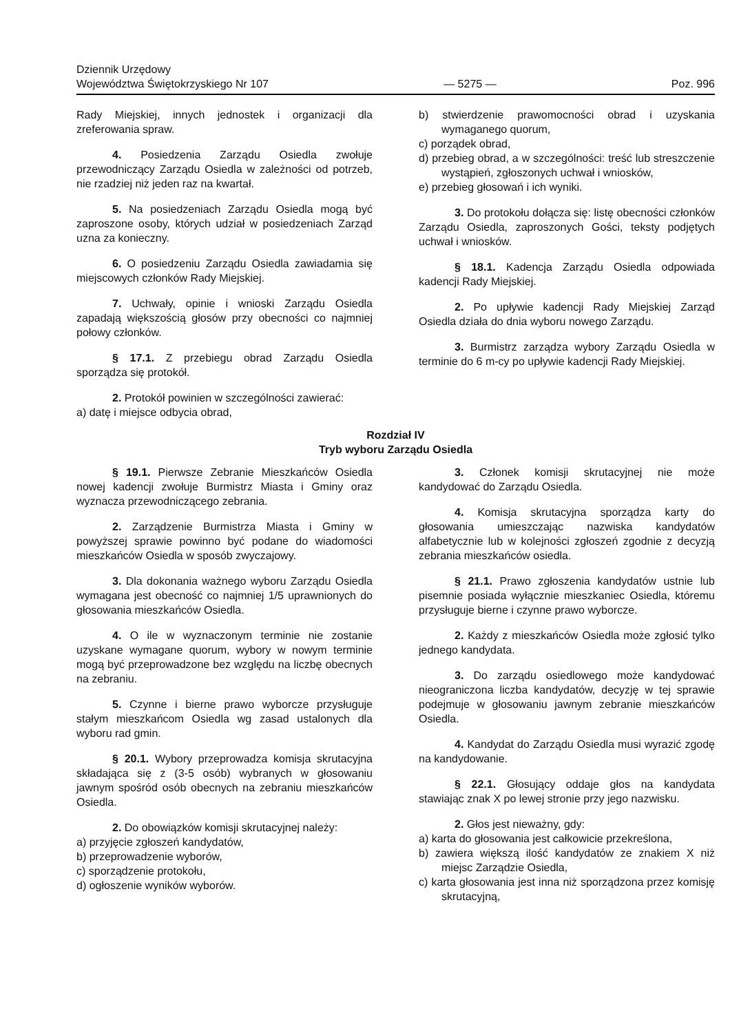Dziennik Urzędowy
Województwa Świętokrzyskiego Nr 107
— 5275 —
Poz. 996
Rady Miejskiej, innych jednostek i organizacji dla zreferowania spraw.
4. Posiedzenia Zarządu Osiedla zwołuje przewodniczący Zarządu Osiedla w zależności od potrzeb, nie rzadziej niż jeden raz na kwartał.
5. Na posiedzeniach Zarządu Osiedla mogą być zaproszone osoby, których udział w posiedzeniach Zarząd uzna za konieczny.
6. O posiedzeniu Zarządu Osiedla zawiadamia się miejscowych członków Rady Miejskiej.
7. Uchwały, opinie i wnioski Zarządu Osiedla zapadają większością głosów przy obecności co najmniej połowy członków.
§ 17.1. Z przebiegu obrad Zarządu Osiedla sporządza się protokół.
2. Protokół powinien w szczególności zawierać:
a) datę i miejsce odbycia obrad,
b) stwierdzenie prawomocności obrad i uzyskania wymaganego quorum,
c) porządek obrad,
d) przebieg obrad, a w szczególności: treść lub streszczenie wystąpień, zgłoszonych uchwał i wniosków,
e) przebieg głosowań i ich wyniki.
3. Do protokołu dołącza się: listę obecności członków Zarządu Osiedla, zaproszonych Gości, teksty podjętych uchwał i wniosków.
§ 18.1. Kadencja Zarządu Osiedla odpowiada kadencji Rady Miejskiej.
2. Po upływie kadencji Rady Miejskiej Zarząd Osiedla działa do dnia wyboru nowego Zarządu.
3. Burmistrz zarządza wybory Zarządu Osiedla w terminie do 6 m-cy po upływie kadencji Rady Miejskiej.
Rozdział IV
Tryb wyboru Zarządu Osiedla
§ 19.1. Pierwsze Zebranie Mieszkańców Osiedla nowej kadencji zwołuje Burmistrz Miasta i Gminy oraz wyznacza przewodniczącego zebrania.
2. Zarządzenie Burmistrza Miasta i Gminy w powyższej sprawie powinno być podane do wiadomości mieszkańców Osiedla w sposób zwyczajowy.
3. Dla dokonania ważnego wyboru Zarządu Osiedla wymagana jest obecność co najmniej 1/5 uprawnionych do głosowania mieszkańców Osiedla.
4. O ile w wyznaczonym terminie nie zostanie uzyskane wymagane quorum, wybory w nowym terminie mogą być przeprowadzone bez względu na liczbę obecnych na zebraniu.
5. Czynne i bierne prawo wyborcze przysługuje stałym mieszkańcom Osiedla wg zasad ustalonych dla wyboru rad gmin.
§ 20.1. Wybory przeprowadza komisja skrutacyjna składająca się z (3-5 osób) wybranych w głosowaniu jawnym spośród osób obecnych na zebraniu mieszkańców Osiedla.
2. Do obowiązków komisji skrutacyjnej należy:
a) przyjęcie zgłoszeń kandydatów,
b) przeprowadzenie wyborów,
c) sporządzenie protokołu,
d) ogłoszenie wyników wyborów.
3. Członek komisji skrutacyjnej nie może kandydować do Zarządu Osiedla.
4. Komisja skrutacyjna sporządza karty do głosowania umieszczając nazwiska kandydatów alfabetycznie lub w kolejności zgłoszeń zgodnie z decyzją zebrania mieszkańców osiedla.
§ 21.1. Prawo zgłoszenia kandydatów ustnie lub pisemnie posiada wyłącznie mieszkaniec Osiedla, któremu przysługuje bierne i czynne prawo wyborcze.
2. Każdy z mieszkańców Osiedla może zgłosić tylko jednego kandydata.
3. Do zarządu osiedlowego może kandydować nieograniczona liczba kandydatów, decyzję w tej sprawie podejmuje w głosowaniu jawnym zebranie mieszkańców Osiedla.
4. Kandydat do Zarządu Osiedla musi wyrazić zgodę na kandydowanie.
§ 22.1. Głosujący oddaje głos na kandydata stawiając znak X po lewej stronie przy jego nazwisku.
2. Głos jest nieważny, gdy:
a) karta do głosowania jest całkowicie przekreślona,
b) zawiera większą ilość kandydatów ze znakiem X niż miejsc Zarządzie Osiedla,
c) karta głosowania jest inna niż sporządzona przez komisję skrutacyjną,